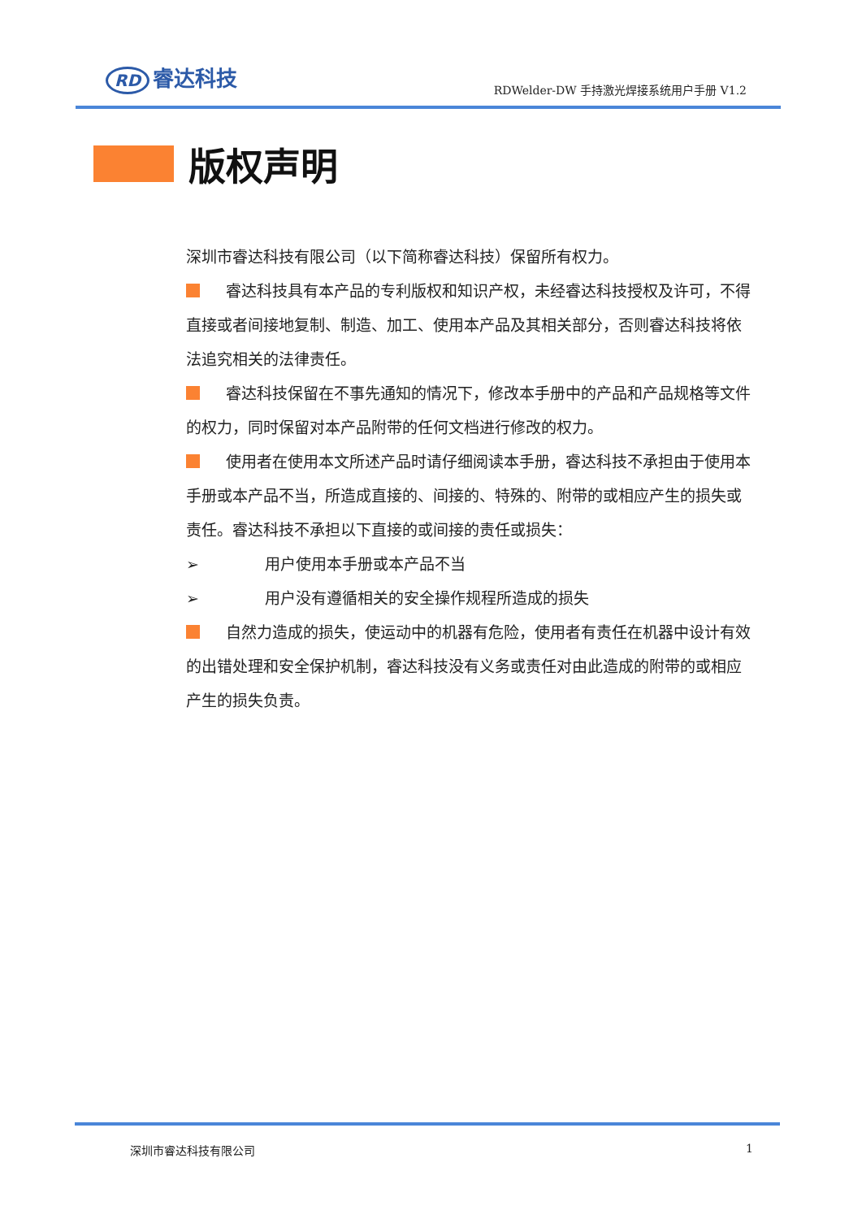RD 睿达科技
RDWelder-DW 手持激光焊接系统用户手册 V1.2
版权声明
深圳市睿达科技有限公司（以下简称睿达科技）保留所有权力。
睿达科技具有本产品的专利版权和知识产权，未经睿达科技授权及许可，不得直接或者间接地复制、制造、加工、使用本产品及其相关部分，否则睿达科技将依法追究相关的法律责任。
睿达科技保留在不事先通知的情况下，修改本手册中的产品和产品规格等文件的权力，同时保留对本产品附带的任何文档进行修改的权力。
使用者在使用本文所述产品时请仔细阅读本手册，睿达科技不承担由于使用本手册或本产品不当，所造成直接的、间接的、特殊的、附带的或相应产生的损失或责任。睿达科技不承担以下直接的或间接的责任或损失：
➢ 用户使用本手册或本产品不当
➢ 用户没有遵循相关的安全操作规程所造成的损失
自然力造成的损失，使运动中的机器有危险，使用者有责任在机器中设计有效的出错处理和安全保护机制，睿达科技没有义务或责任对由此造成的附带的或相应产生的损失负责。
深圳市睿达科技有限公司 1